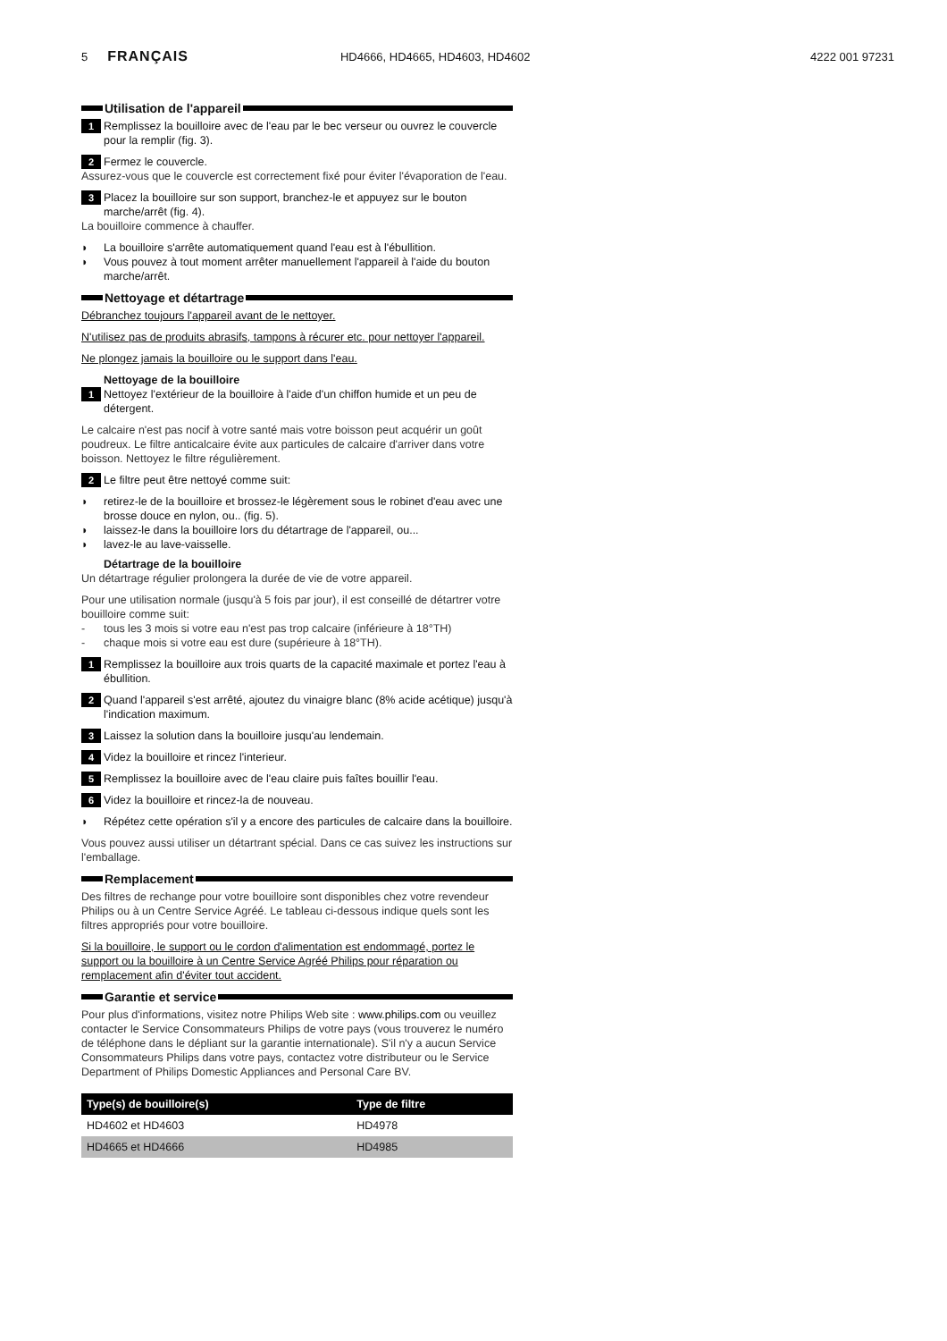5 FRANÇAIS HD4666, HD4665, HD4603, HD4602 4222 001 97231
Utilisation de l'appareil
1 Remplissez la bouilloire avec de l'eau par le bec verseur ou ouvrez le couvercle pour la remplir (fig. 3).
2 Fermez le couvercle.
Assurez-vous que le couvercle est correctement fixé pour éviter l'évaporation de l'eau.
3 Placez la bouilloire sur son support, branchez-le et appuyez sur le bouton marche/arrêt (fig. 4).
La bouilloire commence à chauffer.
◗ La bouilloire s'arrête automatiquement quand l'eau est à l'ébullition.
◗ Vous pouvez à tout moment arrêter manuellement l'appareil à l'aide du bouton marche/arrêt.
Nettoyage et détartrage
Débranchez toujours l'appareil avant de le nettoyer.
N'utilisez pas de produits abrasifs, tampons à récurer etc. pour nettoyer l'appareil.
Ne plongez jamais la bouilloire ou le support dans l'eau.
Nettoyage de la bouilloire
1 Nettoyez l'extérieur de la bouilloire à l'aide d'un chiffon humide et un peu de détergent.
Le calcaire n'est pas nocif à votre santé mais votre boisson peut acquérir un goût poudreux. Le filtre anticalcaire évite aux particules de calcaire d'arriver dans votre boisson. Nettoyez le filtre régulièrement.
2 Le filtre peut être nettoyé comme suit:
◗ retirez-le de la bouilloire et brossez-le légèrement sous le robinet d'eau avec une brosse douce en nylon, ou.. (fig. 5).
◗ laissez-le dans la bouilloire lors du détartrage de l'appareil, ou...
◗ lavez-le au lave-vaisselle.
Détartrage de la bouilloire
Un détartrage régulier prolongera la durée de vie de votre appareil.
Pour une utilisation normale (jusqu'à 5 fois par jour), il est conseillé de détartrer votre bouilloire comme suit:
- tous les 3 mois si votre eau n'est pas trop calcaire (inférieure à 18°TH)
- chaque mois si votre eau est dure (supérieure à 18°TH).
1 Remplissez la bouilloire aux trois quarts de la capacité maximale et portez l'eau à ébullition.
2 Quand l'appareil s'est arrêté, ajoutez du vinaigre blanc (8% acide acétique) jusqu'à l'indication maximum.
3 Laissez la solution dans la bouilloire jusqu'au lendemain.
4 Videz la bouilloire et rincez l'interieur.
5 Remplissez la bouilloire avec de l'eau claire puis faîtes bouillir l'eau.
6 Videz la bouilloire et rincez-la de nouveau.
◗ Répétez cette opération s'il y a encore des particules de calcaire dans la bouilloire.
Vous pouvez aussi utiliser un détartrant spécial. Dans ce cas suivez les instructions sur l'emballage.
Remplacement
Des filtres de rechange pour votre bouilloire sont disponibles chez votre revendeur Philips ou à un Centre Service Agréé. Le tableau ci-dessous indique quels sont les filtres appropriés pour votre bouilloire.
Si la bouilloire, le support ou le cordon d'alimentation est endommagé, portez le support ou la bouilloire à un Centre Service Agréé Philips pour réparation ou remplacement afin d'éviter tout accident.
Garantie et service
Pour plus d'informations, visitez notre Philips Web site : www.philips.com ou veuillez contacter le Service Consommateurs Philips de votre pays (vous trouverez le numéro de téléphone dans le dépliant sur la garantie internationale). S'il n'y a aucun Service Consommateurs Philips dans votre pays, contactez votre distributeur ou le Service Department of Philips Domestic Appliances and Personal Care BV.
| Type(s) de bouilloire(s) | Type de filtre |
| --- | --- |
| HD4602 et HD4603 | HD4978 |
| HD4665 et HD4666 | HD4985 |